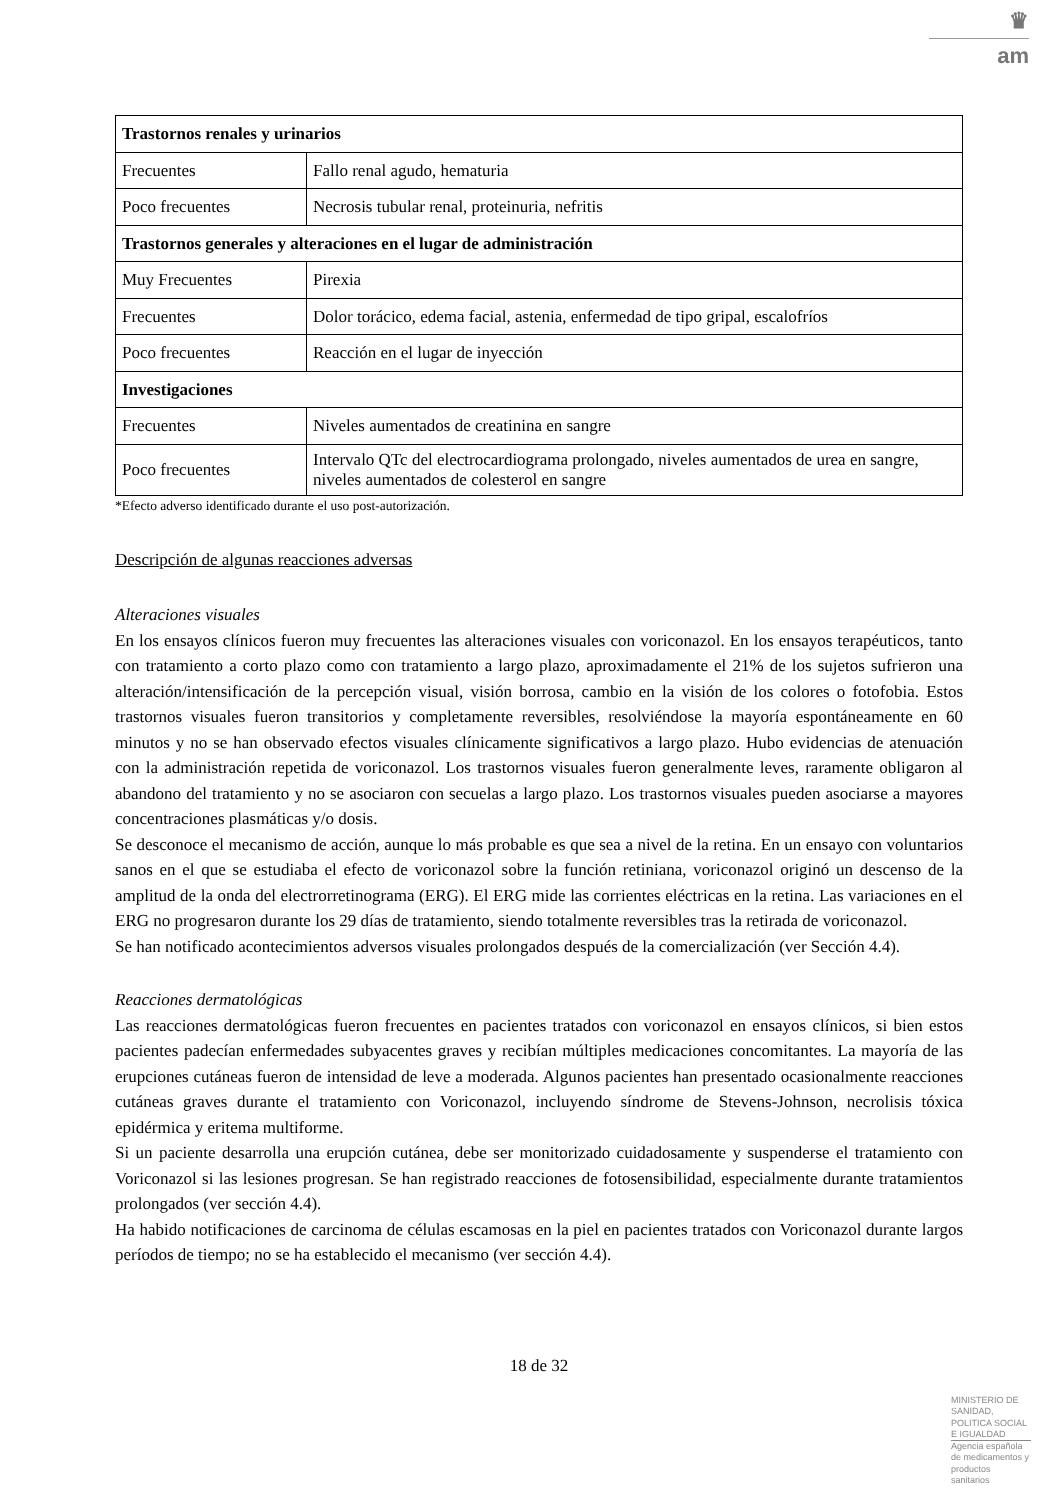♛
am
| Trastornos renales y urinarios | |
| Frecuentes | Fallo renal agudo, hematuria |
| Poco frecuentes | Necrosis tubular renal, proteinuria, nefritis |
| Trastornos generales y alteraciones en el lugar de administración | |
| Muy Frecuentes | Pirexia |
| Frecuentes | Dolor torácico, edema facial, astenia, enfermedad de tipo gripal, escalofríos |
| Poco frecuentes | Reacción en el lugar de inyección |
| Investigaciones | |
| Frecuentes | Niveles aumentados de creatinina en sangre |
| Poco frecuentes | Intervalo QTc del electrocardiograma prolongado, niveles aumentados de urea en sangre, niveles aumentados de colesterol en sangre |
*Efecto adverso identificado durante el uso post-autorización.
Descripción de algunas reacciones adversas
Alteraciones visuales
En los ensayos clínicos fueron muy frecuentes las alteraciones visuales con voriconazol. En los ensayos terapéuticos, tanto con tratamiento a corto plazo como con tratamiento a largo plazo, aproximadamente el 21% de los sujetos sufrieron una alteración/intensificación de la percepción visual, visión borrosa, cambio en la visión de los colores o fotofobia. Estos trastornos visuales fueron transitorios y completamente reversibles, resolviéndose la mayoría espontáneamente en 60 minutos y no se han observado efectos visuales clínicamente significativos a largo plazo. Hubo evidencias de atenuación con la administración repetida de voriconazol. Los trastornos visuales fueron generalmente leves, raramente obligaron al abandono del tratamiento y no se asociaron con secuelas a largo plazo. Los trastornos visuales pueden asociarse a mayores concentraciones plasmáticas y/o dosis.
Se desconoce el mecanismo de acción, aunque lo más probable es que sea a nivel de la retina. En un ensayo con voluntarios sanos en el que se estudiaba el efecto de voriconazol sobre la función retiniana, voriconazol originó un descenso de la amplitud de la onda del electrorretinograma (ERG). El ERG mide las corrientes eléctricas en la retina. Las variaciones en el ERG no progresaron durante los 29 días de tratamiento, siendo totalmente reversibles tras la retirada de voriconazol.
Se han notificado acontecimientos adversos visuales prolongados después de la comercialización (ver Sección 4.4).
Reacciones dermatológicas
Las reacciones dermatológicas fueron frecuentes en pacientes tratados con voriconazol en ensayos clínicos, si bien estos pacientes padecían enfermedades subyacentes graves y recibían múltiples medicaciones concomitantes. La mayoría de las erupciones cutáneas fueron de intensidad de leve a moderada. Algunos pacientes han presentado ocasionalmente reacciones cutáneas graves durante el tratamiento con Voriconazol, incluyendo síndrome de Stevens-Johnson, necrolisis tóxica epidérmica y eritema multiforme.
Si un paciente desarrolla una erupción cutánea, debe ser monitorizado cuidadosamente y suspenderse el tratamiento con Voriconazol si las lesiones progresan. Se han registrado reacciones de fotosensibilidad, especialmente durante tratamientos prolongados (ver sección 4.4).
Ha habido notificaciones de carcinoma de células escamosas en la piel en pacientes tratados con Voriconazol durante largos períodos de tiempo; no se ha establecido el mecanismo (ver sección 4.4).
18 de 32
MINISTERIO DE SANIDAD, POLITICA SOCIAL E IGUALDAD
Agencia española de medicamentos y productos sanitarios